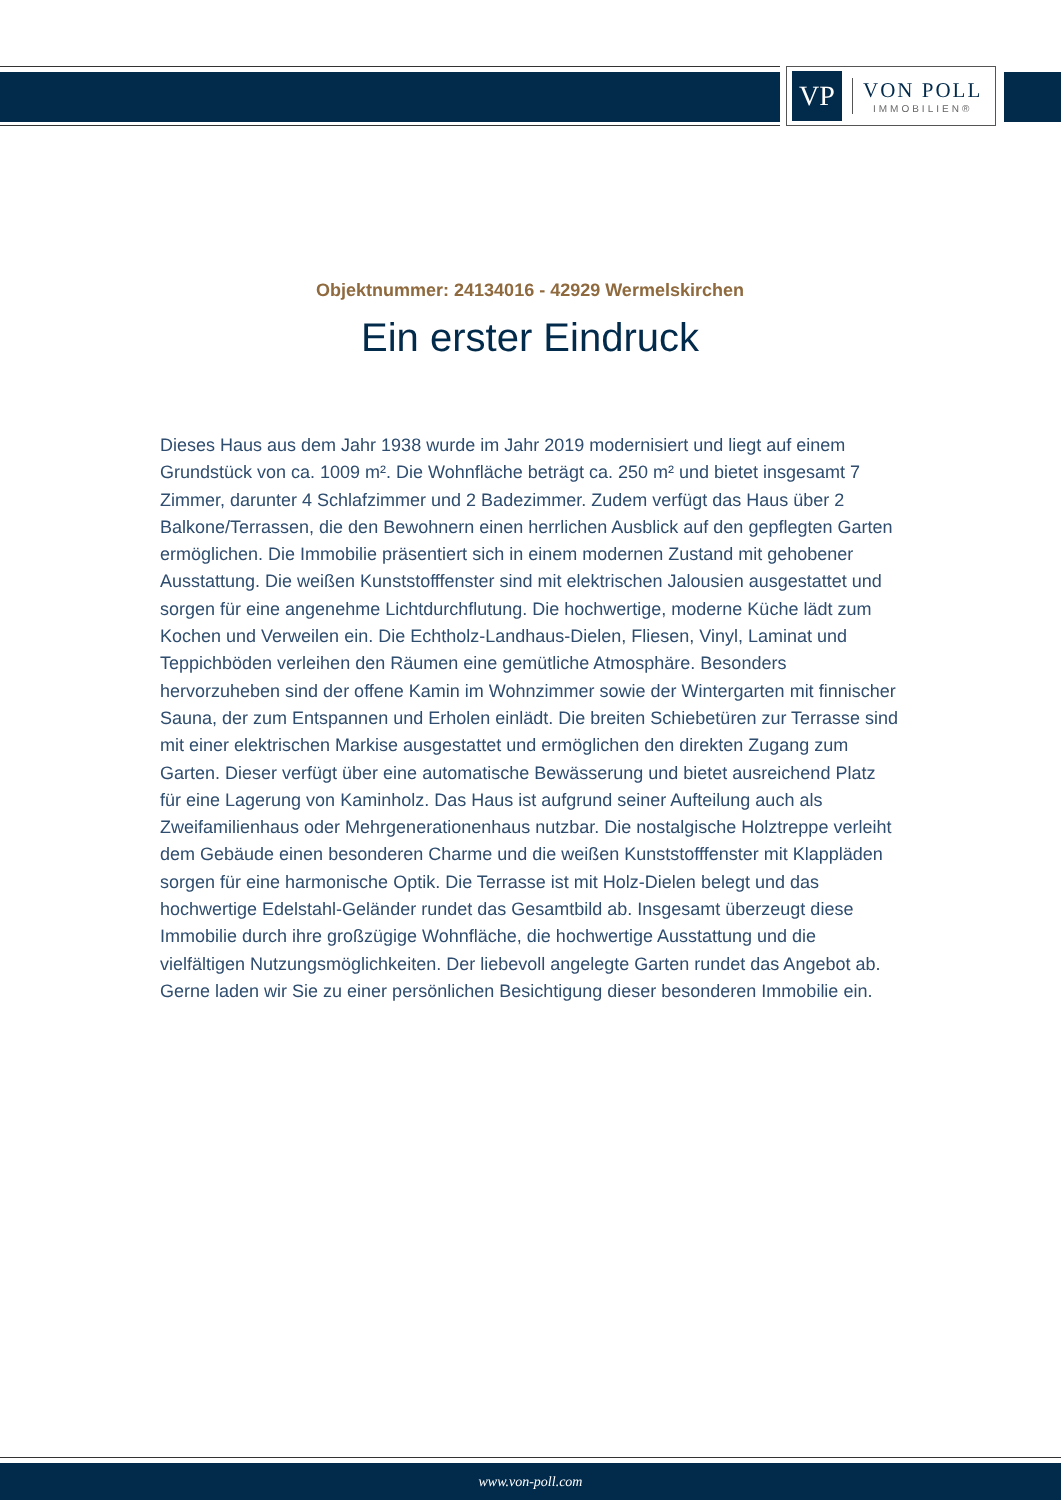VP
VON POLL
IMMOBILIEN®
Objektnummer: 24134016 - 42929 Wermelskirchen
Ein erster Eindruck
Dieses Haus aus dem Jahr 1938 wurde im Jahr 2019 modernisiert und liegt auf einem Grundstück von ca. 1009 m². Die Wohnfläche beträgt ca. 250 m² und bietet insgesamt 7 Zimmer, darunter 4 Schlafzimmer und 2 Badezimmer. Zudem verfügt das Haus über 2 Balkone/Terrassen, die den Bewohnern einen herrlichen Ausblick auf den gepflegten Garten ermöglichen. Die Immobilie präsentiert sich in einem modernen Zustand mit gehobener Ausstattung. Die weißen Kunststofffenster sind mit elektrischen Jalousien ausgestattet und sorgen für eine angenehme Lichtdurchflutung. Die hochwertige, moderne Küche lädt zum Kochen und Verweilen ein. Die Echtholz-Landhaus-Dielen, Fliesen, Vinyl, Laminat und Teppichböden verleihen den Räumen eine gemütliche Atmosphäre. Besonders hervorzuheben sind der offene Kamin im Wohnzimmer sowie der Wintergarten mit finnischer Sauna, der zum Entspannen und Erholen einlädt. Die breiten Schiebetüren zur Terrasse sind mit einer elektrischen Markise ausgestattet und ermöglichen den direkten Zugang zum Garten. Dieser verfügt über eine automatische Bewässerung und bietet ausreichend Platz für eine Lagerung von Kaminholz. Das Haus ist aufgrund seiner Aufteilung auch als Zweifamilienhaus oder Mehrgenerationenhaus nutzbar. Die nostalgische Holztreppe verleiht dem Gebäude einen besonderen Charme und die weißen Kunststofffenster mit Klappläden sorgen für eine harmonische Optik. Die Terrasse ist mit Holz-Dielen belegt und das hochwertige Edelstahl-Geländer rundet das Gesamtbild ab. Insgesamt überzeugt diese Immobilie durch ihre großzügige Wohnfläche, die hochwertige Ausstattung und die vielfältigen Nutzungsmöglichkeiten. Der liebevoll angelegte Garten rundet das Angebot ab. Gerne laden wir Sie zu einer persönlichen Besichtigung dieser besonderen Immobilie ein.
www.von-poll.com